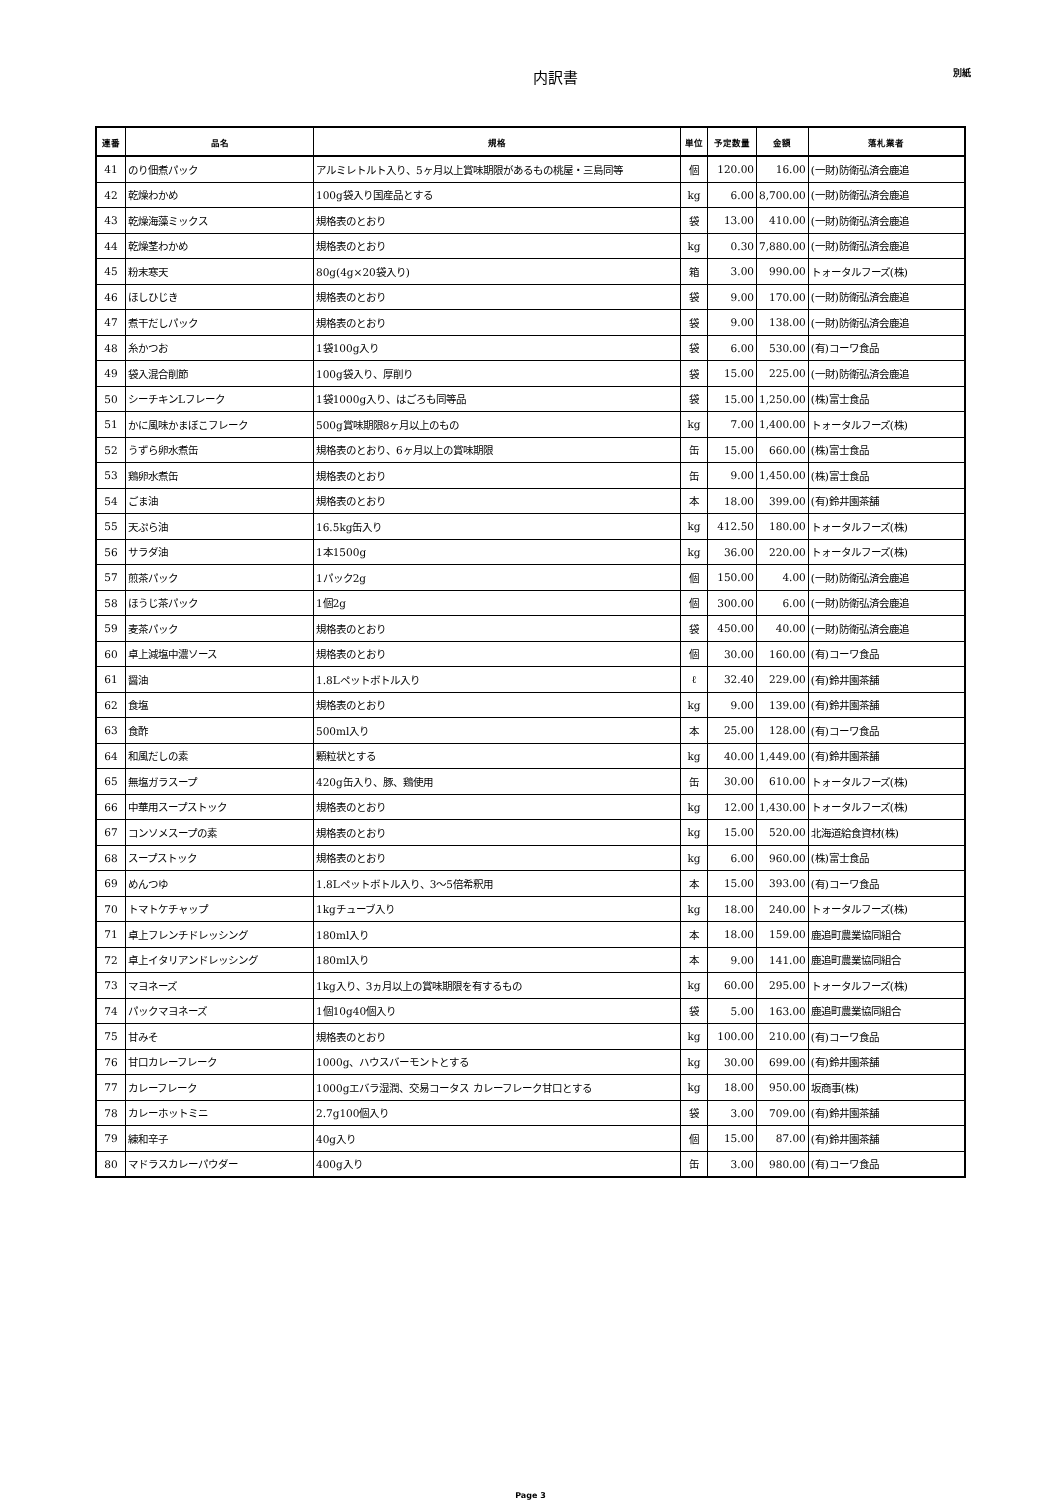内訳書
別紙
| 連番 | 品名 | 規格 | 単位 | 予定数量 | 金額 | 落札業者 |
| --- | --- | --- | --- | --- | --- | --- |
| 41 | のり佃煮パック | アルミレトルト入り、5ヶ月以上賞味期限があるもの桃屋・三島同等 | 個 | 120.00 | 16.00 | (一財)防衛弘済会鹿追 |
| 42 | 乾燥わかめ | 100g袋入り国産品とする | kg | 6.00 | 8,700.00 | (一財)防衛弘済会鹿追 |
| 43 | 乾燥海藻ミックス | 規格表のとおり | 袋 | 13.00 | 410.00 | (一財)防衛弘済会鹿追 |
| 44 | 乾燥茎わかめ | 規格表のとおり | kg | 0.30 | 7,880.00 | (一財)防衛弘済会鹿追 |
| 45 | 粉末寒天 | 80g(4g×20袋入り) | 箱 | 3.00 | 990.00 | トォータルフーズ(株) |
| 46 | ほしひじき | 規格表のとおり | 袋 | 9.00 | 170.00 | (一財)防衛弘済会鹿追 |
| 47 | 煮干だしパック | 規格表のとおり | 袋 | 9.00 | 138.00 | (一財)防衛弘済会鹿追 |
| 48 | 糸かつお | 1袋100g入り | 袋 | 6.00 | 530.00 | (有)コーワ食品 |
| 49 | 袋入混合削節 | 100g袋入り、厚削り | 袋 | 15.00 | 225.00 | (一財)防衛弘済会鹿追 |
| 50 | シーチキンLフレーク | 1袋1000g入り、はごろも同等品 | 袋 | 15.00 | 1,250.00 | (株)富士食品 |
| 51 | かに風味かまぼこフレーク | 500g賞味期限8ヶ月以上のもの | kg | 7.00 | 1,400.00 | トォータルフーズ(株) |
| 52 | うずら卵水煮缶 | 規格表のとおり、6ヶ月以上の賞味期限 | 缶 | 15.00 | 660.00 | (株)富士食品 |
| 53 | 鶏卵水煮缶 | 規格表のとおり | 缶 | 9.00 | 1,450.00 | (株)富士食品 |
| 54 | ごま油 | 規格表のとおり | 本 | 18.00 | 399.00 | (有)鈴井園茶舗 |
| 55 | 天ぷら油 | 16.5kg缶入り | kg | 412.50 | 180.00 | トォータルフーズ(株) |
| 56 | サラダ油 | 1本1500g | kg | 36.00 | 220.00 | トォータルフーズ(株) |
| 57 | 煎茶パック | 1パック2g | 個 | 150.00 | 4.00 | (一財)防衛弘済会鹿追 |
| 58 | ほうじ茶パック | 1個2g | 個 | 300.00 | 6.00 | (一財)防衛弘済会鹿追 |
| 59 | 麦茶パック | 規格表のとおり | 袋 | 450.00 | 40.00 | (一財)防衛弘済会鹿追 |
| 60 | 卓上減塩中濃ソース | 規格表のとおり | 個 | 30.00 | 160.00 | (有)コーワ食品 |
| 61 | 醤油 | 1.8Lペットボトル入り | ℓ | 32.40 | 229.00 | (有)鈴井園茶舗 |
| 62 | 食塩 | 規格表のとおり | kg | 9.00 | 139.00 | (有)鈴井園茶舗 |
| 63 | 食酢 | 500ml入り | 本 | 25.00 | 128.00 | (有)コーワ食品 |
| 64 | 和風だしの素 | 顆粒状とする | kg | 40.00 | 1,449.00 | (有)鈴井園茶舗 |
| 65 | 無塩ガラスープ | 420g缶入り、豚、鶏使用 | 缶 | 30.00 | 610.00 | トォータルフーズ(株) |
| 66 | 中華用スープストック | 規格表のとおり | kg | 12.00 | 1,430.00 | トォータルフーズ(株) |
| 67 | コンソメスープの素 | 規格表のとおり | kg | 15.00 | 520.00 | 北海道給食資材(株) |
| 68 | スープストック | 規格表のとおり | kg | 6.00 | 960.00 | (株)富士食品 |
| 69 | めんつゆ | 1.8Lペットボトル入り、3～5倍希釈用 | 本 | 15.00 | 393.00 | (有)コーワ食品 |
| 70 | トマトケチャップ | 1kgチューブ入り | kg | 18.00 | 240.00 | トォータルフーズ(株) |
| 71 | 卓上フレンチドレッシング | 180ml入り | 本 | 18.00 | 159.00 | 鹿追町農業協同組合 |
| 72 | 卓上イタリアンドレッシング | 180ml入り | 本 | 9.00 | 141.00 | 鹿追町農業協同組合 |
| 73 | マヨネーズ | 1kg入り、3ヵ月以上の賞味期限を有するもの | kg | 60.00 | 295.00 | トォータルフーズ(株) |
| 74 | パックマヨネーズ | 1個10g40個入り | 袋 | 5.00 | 163.00 | 鹿追町農業協同組合 |
| 75 | 甘みそ | 規格表のとおり | kg | 100.00 | 210.00 | (有)コーワ食品 |
| 76 | 甘口カレーフレーク | 1000g、ハウスバーモントとする | kg | 30.00 | 699.00 | (有)鈴井園茶舗 |
| 77 | カレーフレーク | 1000gエバラ湿潤、交易コータス カレーフレーク甘口とする | kg | 18.00 | 950.00 | 坂商事(株) |
| 78 | カレーホットミニ | 2.7g100個入り | 袋 | 3.00 | 709.00 | (有)鈴井園茶舗 |
| 79 | 練和辛子 | 40g入り | 個 | 15.00 | 87.00 | (有)鈴井園茶舗 |
| 80 | マドラスカレーパウダー | 400g入り | 缶 | 3.00 | 980.00 | (有)コーワ食品 |
Page 3